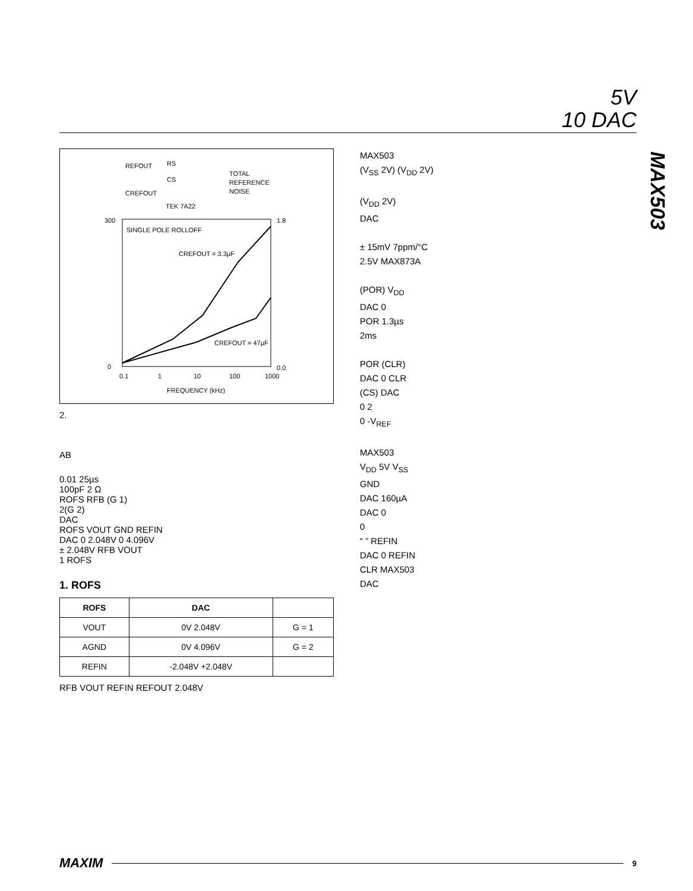5V
10 DAC
MAX503
REFOUT
RS
CS
CREFOUT
TOTAL
REFERENCE
NOISE
TEK 7A22
SINGLE POLE ROLLOFF
CREFOUT = 3.3µF
CREFOUT = 47µF
300
0
0.1
1
10
100
1000
FREQUENCY (kHz)
1.8
0.0
2.
AB
0.01 25µs
100pF 2 Ω
ROFS RFB (G 1)
2(G 2)
DAC
ROFS VOUT GND REFIN
DAC 0 2.048V 0 4.096V
± 2.048V RFB VOUT
1 ROFS
1. ROFS
| ROFS | DAC | |
| --- | --- | --- |
| VOUT | 0V 2.048V | G = 1 |
| AGND | 0V 4.096V | G = 2 |
| REFIN | -2.048V +2.048V | |
RFB VOUT REFIN REFOUT 2.048V
MAX503
(V<sub>SS</sub> 2V) (V<sub>DD</sub> 2V)
(V<sub>DD</sub> 2V)
DAC
± 15mV 7ppm/°C
2.5V MAX873A
(POR) V<sub>DD</sub>
DAC 0
POR 1.3µs
2ms
POR (CLR)
DAC 0 CLR
(CS) DAC
0 2
0 -V<sub>REF</sub>
MAX503
V<sub>DD</sub> 5V V<sub>SS</sub>
GND
DAC 160µA
DAC 0
0
“ ” REFIN
DAC 0 REFIN
CLR MAX503
DAC
MAXIM
9